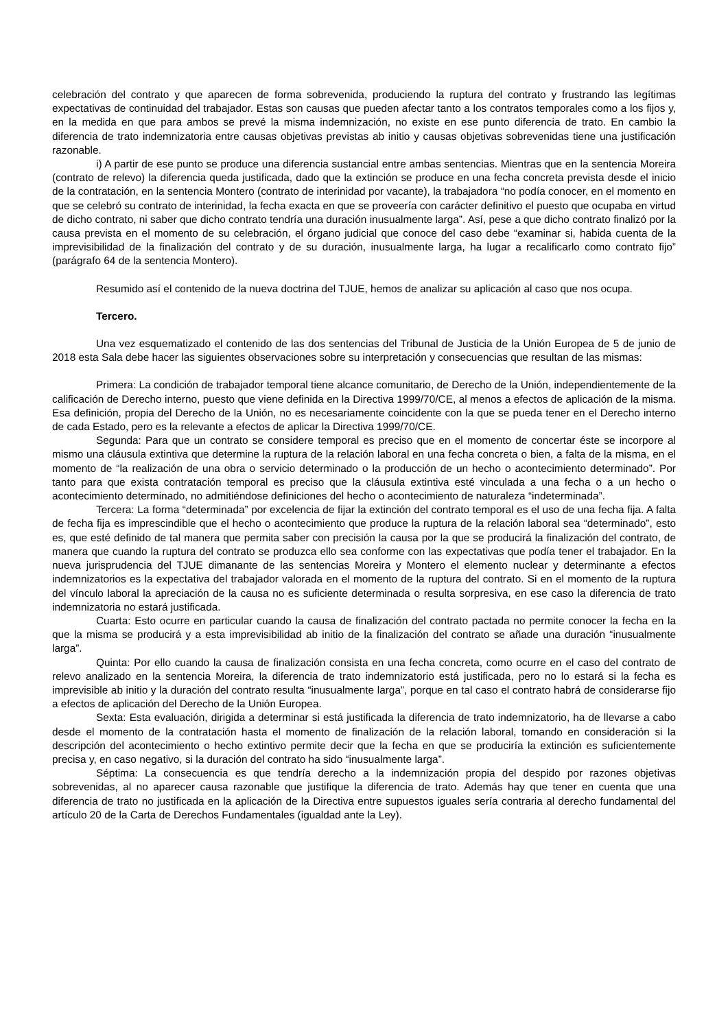celebración del contrato y que aparecen de forma sobrevenida, produciendo la ruptura del contrato y frustrando las legítimas expectativas de continuidad del trabajador. Estas son causas que pueden afectar tanto a los contratos temporales como a los fijos y, en la medida en que para ambos se prevé la misma indemnización, no existe en ese punto diferencia de trato. En cambio la diferencia de trato indemnizatoria entre causas objetivas previstas ab initio y causas objetivas sobrevenidas tiene una justificación razonable.
i) A partir de ese punto se produce una diferencia sustancial entre ambas sentencias. Mientras que en la sentencia Moreira (contrato de relevo) la diferencia queda justificada, dado que la extinción se produce en una fecha concreta prevista desde el inicio de la contratación, en la sentencia Montero (contrato de interinidad por vacante), la trabajadora “no podía conocer, en el momento en que se celebró su contrato de interinidad, la fecha exacta en que se proveería con carácter definitivo el puesto que ocupaba en virtud de dicho contrato, ni saber que dicho contrato tendría una duración inusualmente larga”. Así, pese a que dicho contrato finalizó por la causa prevista en el momento de su celebración, el órgano judicial que conoce del caso debe “examinar si, habida cuenta de la imprevisibilidad de la finalización del contrato y de su duración, inusualmente larga, ha lugar a recalificarlo como contrato fijo” (parágrafo 64 de la sentencia Montero).
Resumido así el contenido de la nueva doctrina del TJUE, hemos de analizar su aplicación al caso que nos ocupa.
Tercero.
Una vez esquematizado el contenido de las dos sentencias del Tribunal de Justicia de la Unión Europea de 5 de junio de 2018 esta Sala debe hacer las siguientes observaciones sobre su interpretación y consecuencias que resultan de las mismas:
Primera: La condición de trabajador temporal tiene alcance comunitario, de Derecho de la Unión, independientemente de la calificación de Derecho interno, puesto que viene definida en la Directiva 1999/70/CE, al menos a efectos de aplicación de la misma. Esa definición, propia del Derecho de la Unión, no es necesariamente coincidente con la que se pueda tener en el Derecho interno de cada Estado, pero es la relevante a efectos de aplicar la Directiva 1999/70/CE.
Segunda: Para que un contrato se considere temporal es preciso que en el momento de concertar éste se incorpore al mismo una cláusula extintiva que determine la ruptura de la relación laboral en una fecha concreta o bien, a falta de la misma, en el momento de “la realización de una obra o servicio determinado o la producción de un hecho o acontecimiento determinado”. Por tanto para que exista contratación temporal es preciso que la cláusula extintiva esté vinculada a una fecha o a un hecho o acontecimiento determinado, no admitiéndose definiciones del hecho o acontecimiento de naturaleza “indeterminada”.
Tercera: La forma “determinada” por excelencia de fijar la extinción del contrato temporal es el uso de una fecha fija. A falta de fecha fija es imprescindible que el hecho o acontecimiento que produce la ruptura de la relación laboral sea “determinado”, esto es, que esté definido de tal manera que permita saber con precisión la causa por la que se producirá la finalización del contrato, de manera que cuando la ruptura del contrato se produzca ello sea conforme con las expectativas que podía tener el trabajador. En la nueva jurisprudencia del TJUE dimanante de las sentencias Moreira y Montero el elemento nuclear y determinante a efectos indemnizatorios es la expectativa del trabajador valorada en el momento de la ruptura del contrato. Si en el momento de la ruptura del vínculo laboral la apreciación de la causa no es suficiente determinada o resulta sorpresiva, en ese caso la diferencia de trato indemnizatoria no estará justificada.
Cuarta: Esto ocurre en particular cuando la causa de finalización del contrato pactada no permite conocer la fecha en la que la misma se producirá y a esta imprevisibilidad ab initio de la finalización del contrato se añade una duración “inusualmente larga”.
Quinta: Por ello cuando la causa de finalización consista en una fecha concreta, como ocurre en el caso del contrato de relevo analizado en la sentencia Moreira, la diferencia de trato indemnizatorio está justificada, pero no lo estará si la fecha es imprevisible ab initio y la duración del contrato resulta “inusualmente larga”, porque en tal caso el contrato habrá de considerarse fijo a efectos de aplicación del Derecho de la Unión Europea.
Sexta: Esta evaluación, dirigida a determinar si está justificada la diferencia de trato indemnizatorio, ha de llevarse a cabo desde el momento de la contratación hasta el momento de finalización de la relación laboral, tomando en consideración si la descripción del acontecimiento o hecho extintivo permite decir que la fecha en que se produciría la extinción es suficientemente precisa y, en caso negativo, si la duración del contrato ha sido “inusualmente larga”.
Séptima: La consecuencia es que tendría derecho a la indemnización propia del despido por razones objetivas sobrevenidas, al no aparecer causa razonable que justifique la diferencia de trato. Además hay que tener en cuenta que una diferencia de trato no justificada en la aplicación de la Directiva entre supuestos iguales sería contraria al derecho fundamental del artículo 20 de la Carta de Derechos Fundamentales (igualdad ante la Ley).